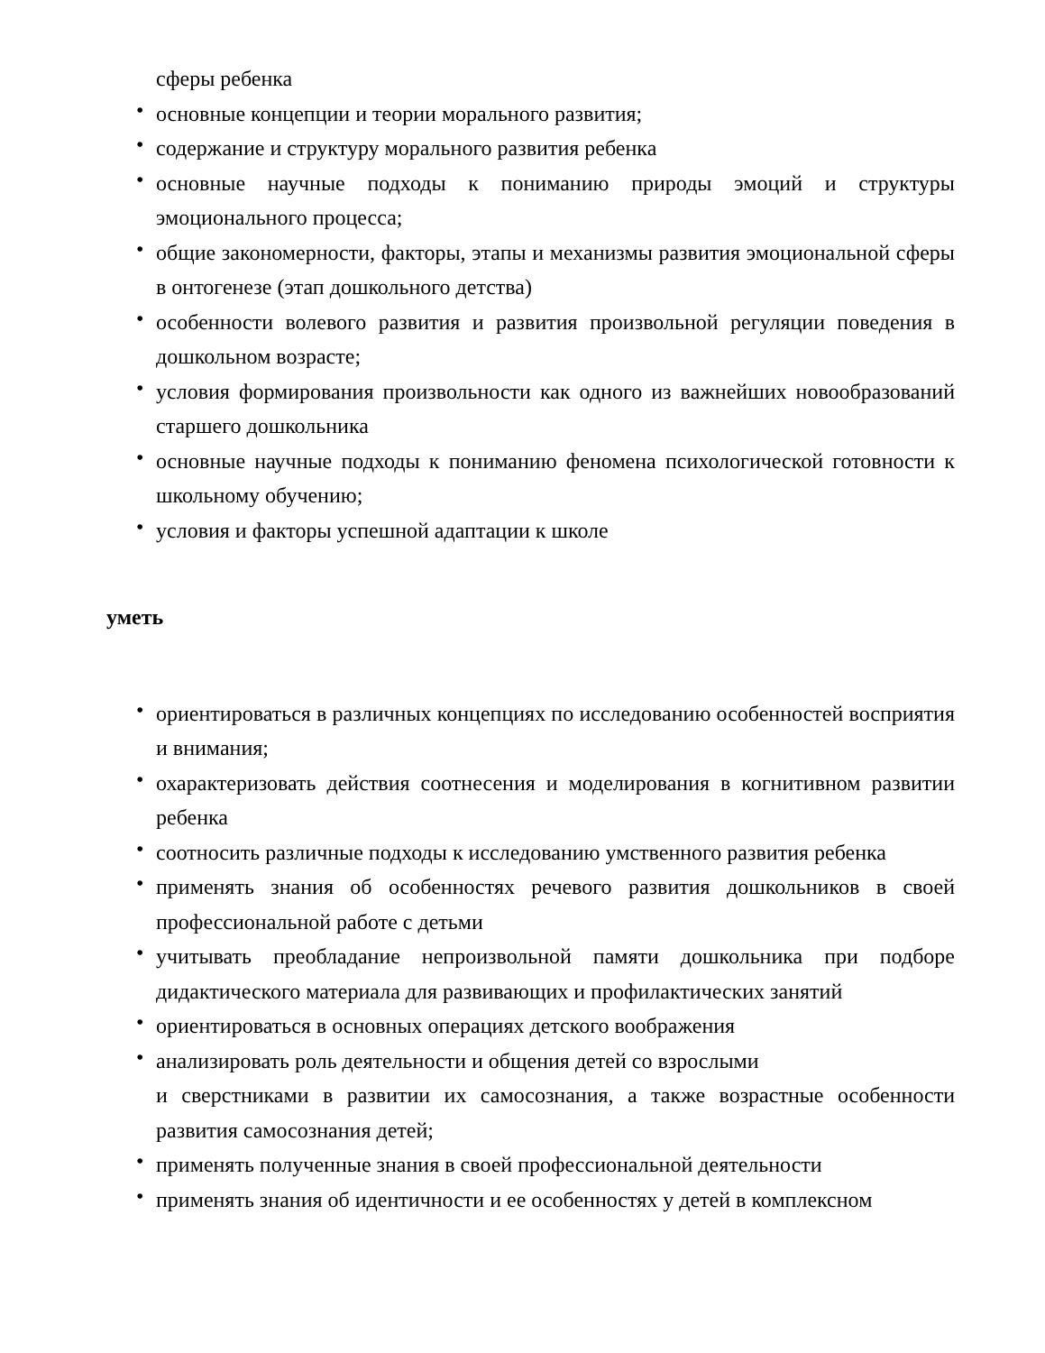сферы ребенка
• основные концепции и теории морального развития;
• содержание и структуру морального развития ребенка
• основные научные подходы к пониманию природы эмоций и структуры эмоционального процесса;
• общие закономерности, факторы, этапы и механизмы развития эмоциональной сферы в онтогенезе (этап дошкольного детства)
• особенности волевого развития и развития произвольной регуляции поведения в дошкольном возрасте;
• условия формирования произвольности как одного из важнейших новообразований старшего дошкольника
• основные научные подходы к пониманию феномена психологической готовности к школьному обучению;
• условия и факторы успешной адаптации к школе
уметь
• ориентироваться в различных концепциях по исследованию особенностей восприятия и внимания;
• охарактеризовать действия соотнесения и моделирования в когнитивном развитии ребенка
• соотносить различные подходы к исследованию умственного развития ребенка
• применять знания об особенностях речевого развития дошкольников в своей профессиональной работе с детьми
• учитывать преобладание непроизвольной памяти дошкольника при подборе дидактического материала для развивающих и профилактических занятий
• ориентироваться в основных операциях детского воображения
• анализировать роль деятельности и общения детей со взрослыми
и сверстниками в развитии их самосознания, а также возрастные особенности развития самосознания детей;
• применять полученные знания в своей профессиональной деятельности
• применять знания об идентичности и ее особенностях у детей в комплексном